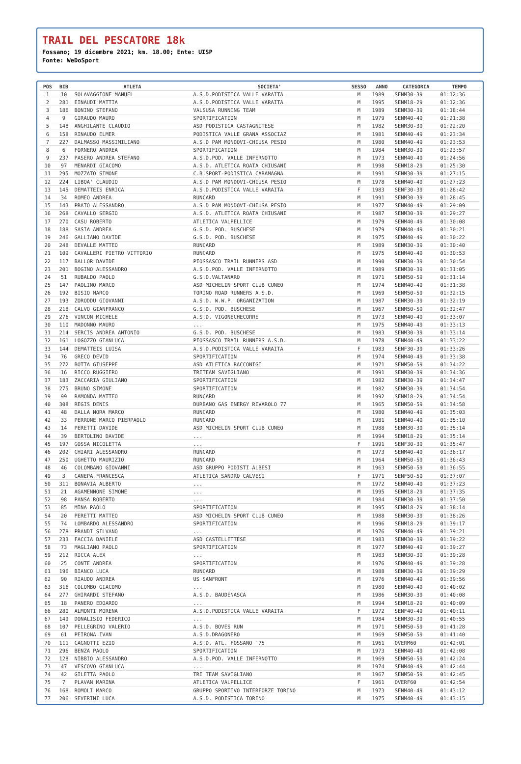TRAIL DEL PESCATORE 18k
Fossano; 19 dicembre 2021; km. 18.00; Ente: UISP
Fonte: WeDoSport
| POS | BIB | ATLETA | SOCIETA' | SESSO | ANNO | CATEGORIA | TEMPO |
| --- | --- | --- | --- | --- | --- | --- | --- |
| 1 | 10 | SOLAVAGGIONE MANUEL | A.S.D.PODISTICA VALLE VARAITA | M | 1989 | SENM30-39 | 01:12:36 |
| 2 | 281 | EINAUDI MATTIA | A.S.D.PODISTICA VALLE VARAITA | M | 1995 | SENM18-29 | 01:12:36 |
| 3 | 186 | BONINO STEFANO | VALSUSA RUNNING TEAM | M | 1989 | SENM30-39 | 01:18:44 |
| 4 | 9 | GIRAUDO MAURO | SPORTIFICATION | M | 1979 | SENM40-49 | 01:21:38 |
| 5 | 148 | ANGHILANTE CLAUDIO | ASD PODISTICA CASTAGNITESE | M | 1982 | SENM30-39 | 01:22:20 |
| 6 | 158 | RINAUDO ELMER | PODISTICA VALLE GRANA ASSOCIAZ | M | 1981 | SENM40-49 | 01:23:34 |
| 7 | 227 | DALMASSO MASSIMILIANO | A.S.D PAM MONDOVI-CHIUSA PESIO | M | 1980 | SENM40-49 | 01:23:53 |
| 8 | 6 | FORNERO ANDREA | SPORTIFICATION | M | 1984 | SENM30-39 | 01:23:57 |
| 9 | 237 | PASERO ANDREA STEFANO | A.S.D.POD. VALLE INFERNOTTO | M | 1973 | SENM40-49 | 01:24:56 |
| 10 | 97 | MENARDI GIACOMO | A.S.D. ATLETICA ROATA CHIUSANI | M | 1998 | SENM18-29 | 01:25:30 |
| 11 | 295 | MOZZATO SIMONE | C.B.SPORT-PODISTICA CARAMAGNA | M | 1991 | SENM30-39 | 01:27:15 |
| 12 | 224 | LIBOA' CLAUDIO | A.S.D PAM MONDOVI-CHIUSA PESIO | M | 1978 | SENM40-49 | 01:27:23 |
| 13 | 145 | DEMATTEIS ENRICA | A.S.D.PODISTICA VALLE VARAITA | F | 1983 | SENF30-39 | 01:28:42 |
| 14 | 34 | ROMEO ANDREA | RUNCARD | M | 1991 | SENM30-39 | 01:28:45 |
| 15 | 143 | PRATO ALESSANDRO | A.S.D PAM MONDOVI-CHIUSA PESIO | M | 1977 | SENM40-49 | 01:29:09 |
| 16 | 268 | CAVALLO SERGIO | A.S.D. ATLETICA ROATA CHIUSANI | M | 1987 | SENM30-39 | 01:29:27 |
| 17 | 270 | CASU ROBERTO | ATLETICA VALPELLICE | M | 1979 | SENM40-49 | 01:30:08 |
| 18 | 188 | SASIA ANDREA | G.S.D. POD. BUSCHESE | M | 1979 | SENM40-49 | 01:30:21 |
| 19 | 246 | GALLIANO DAVIDE | G.S.D. POD. BUSCHESE | M | 1975 | SENM40-49 | 01:30:22 |
| 20 | 248 | DEVALLE MATTEO | RUNCARD | M | 1989 | SENM30-39 | 01:30:40 |
| 21 | 109 | CAVALLERI PIETRO VITTORIO | RUNCARD | M | 1975 | SENM40-49 | 01:30:53 |
| 22 | 117 | BALLOR DAVIDE | PIOSSASCO TRAIL RUNNERS ASD | M | 1990 | SENM30-39 | 01:30:54 |
| 23 | 201 | BOGINO ALESSANDRO | A.S.D.POD. VALLE INFERNOTTO | M | 1989 | SENM30-39 | 01:31:05 |
| 24 | 51 | RUBALDO PAOLO | G.S.D.VALTANARO | M | 1971 | SENM50-59 | 01:31:14 |
| 25 | 147 | PAOLINO MARCO | ASD MICHELIN SPORT CLUB CUNEO | M | 1974 | SENM40-49 | 01:31:38 |
| 26 | 192 | BISIO MARCO | TORINO ROAD RUNNERS A.S.D. | M | 1969 | SENM50-59 | 01:32:15 |
| 27 | 193 | ZORODDU GIOVANNI | A.S.D. W.W.P. ORGANIZATION | M | 1987 | SENM30-39 | 01:32:19 |
| 28 | 218 | CALVO GIANFRANCO | G.S.D. POD. BUSCHESE | M | 1967 | SENM50-59 | 01:32:47 |
| 29 | 276 | VINCON MICHELE | A.S.D. VIGONECHECORRE | M | 1973 | SENM40-49 | 01:33:07 |
| 30 | 110 | MADONNO MAURO | ... | M | 1975 | SENM40-49 | 01:33:13 |
| 31 | 214 | SERCIS ANDREA ANTONIO | G.S.D. POD. BUSCHESE | M | 1983 | SENM30-39 | 01:33:14 |
| 32 | 161 | LOGOZZO GIANLUCA | PIOSSASCO TRAIL RUNNERS A.S.D. | M | 1978 | SENM40-49 | 01:33:22 |
| 33 | 144 | DEMATTEIS LUISA | A.S.D.PODISTICA VALLE VARAITA | F | 1983 | SENF30-39 | 01:33:26 |
| 34 | 76 | GRECO DEVID | SPORTIFICATION | M | 1974 | SENM40-49 | 01:33:38 |
| 35 | 272 | BOTTA GIUSEPPE | ASD ATLETICA RACCONIGI | M | 1971 | SENM50-59 | 01:34:22 |
| 36 | 16 | RICCO RUGGIERO | TRITEAM SAVIGLIANO | M | 1991 | SENM30-39 | 01:34:36 |
| 37 | 183 | ZACCARIA GIULIANO | SPORTIFICATION | M | 1982 | SENM30-39 | 01:34:47 |
| 38 | 275 | BRUNO SIMONE | SPORTIFICATION | M | 1982 | SENM30-39 | 01:34:54 |
| 39 | 99 | RAMONDA MATTEO | RUNCARD | M | 1992 | SENM18-29 | 01:34:54 |
| 40 | 308 | REGIS DENIS | DURBANO GAS ENERGY RIVAROLO 77 | M | 1965 | SENM50-59 | 01:34:58 |
| 41 | 48 | DALLA NORA MARCO | RUNCARD | M | 1980 | SENM40-49 | 01:35:03 |
| 42 | 33 | PERRONE MARCO PIERPAOLO | RUNCARD | M | 1981 | SENM40-49 | 01:35:10 |
| 43 | 14 | PERETTI DAVIDE | ASD MICHELIN SPORT CLUB CUNEO | M | 1988 | SENM30-39 | 01:35:14 |
| 44 | 39 | BERTOLINO DAVIDE | ... | M | 1994 | SENM18-29 | 01:35:14 |
| 45 | 197 | GOSSA NICOLETTA | ... | F | 1991 | SENF30-39 | 01:35:47 |
| 46 | 202 | CHIARI ALESSANDRO | RUNCARD | M | 1973 | SENM40-49 | 01:36:17 |
| 47 | 250 | UGHETTO MAURIZIO | RUNCARD | M | 1964 | SENM50-59 | 01:36:43 |
| 48 | 46 | COLOMBANO GIOVANNI | ASD GRUPPO PODISTI ALBESI | M | 1963 | SENM50-59 | 01:36:55 |
| 49 | 3 | CANEPA FRANCESCA | ATLETICA SANDRO CALVESI | F | 1971 | SENF50-59 | 01:37:07 |
| 50 | 311 | BONAVIA ALBERTO | ... | M | 1972 | SENM40-49 | 01:37:23 |
| 51 | 21 | AGAMENNONE SIMONE | ... | M | 1995 | SENM18-29 | 01:37:35 |
| 52 | 98 | PANSA ROBERTO | ... | M | 1984 | SENM30-39 | 01:37:50 |
| 53 | 85 | MINA PAOLO | SPORTIFICATION | M | 1995 | SENM18-29 | 01:38:14 |
| 54 | 20 | PERETTI MATTEO | ASD MICHELIN SPORT CLUB CUNEO | M | 1988 | SENM30-39 | 01:38:26 |
| 55 | 74 | LOMBARDO ALESSANDRO | SPORTIFICATION | M | 1996 | SENM18-29 | 01:39:17 |
| 56 | 278 | PRANDI SILVANO | ... | M | 1976 | SENM40-49 | 01:39:21 |
| 57 | 233 | FACCIA DANIELE | ASD CASTELLETTESE | M | 1983 | SENM30-39 | 01:39:22 |
| 58 | 73 | MAGLIANO PAOLO | SPORTIFICATION | M | 1977 | SENM40-49 | 01:39:27 |
| 59 | 212 | RICCA ALEX | ... | M | 1983 | SENM30-39 | 01:39:28 |
| 60 | 25 | CONTE ANDREA | SPORTIFICATION | M | 1976 | SENM40-49 | 01:39:28 |
| 61 | 196 | BIANCO LUCA | RUNCARD | M | 1988 | SENM30-39 | 01:39:29 |
| 62 | 90 | RIAUDO ANDREA | US SANFRONT | M | 1976 | SENM40-49 | 01:39:56 |
| 63 | 316 | COLOMBO GIACOMO | ... | M | 1980 | SENM40-49 | 01:40:02 |
| 64 | 277 | GHIRARDI STEFANO | A.S.D. BAUDENASCA | M | 1986 | SENM30-39 | 01:40:08 |
| 65 | 18 | PANERO EDOARDO | ... | M | 1994 | SENM18-29 | 01:40:09 |
| 66 | 280 | ALMONTI MORENA | A.S.D.PODISTICA VALLE VARAITA | F | 1972 | SENF40-49 | 01:40:11 |
| 67 | 149 | DONALISIO FEDERICO | ... | M | 1984 | SENM30-39 | 01:40:55 |
| 68 | 107 | PELLEGRINO VALERIO | A.S.D. BOVES RUN | M | 1971 | SENM50-59 | 01:41:28 |
| 69 | 61 | PEIRONA IVAN | A.S.D.DRAGONERO | M | 1969 | SENM50-59 | 01:41:40 |
| 70 | 111 | CAGNOTTI EZIO | A.S.D. ATL. FOSSANO '75 | M | 1961 | OVERM60 | 01:42:01 |
| 71 | 296 | BENZA PAOLO | SPORTIFICATION | M | 1973 | SENM40-49 | 01:42:08 |
| 72 | 128 | NIBBIO ALESSANDRO | A.S.D.POD. VALLE INFERNOTTO | M | 1969 | SENM50-59 | 01:42:24 |
| 73 | 47 | VESCOVO GIANLUCA | ... | M | 1974 | SENM40-49 | 01:42:44 |
| 74 | 42 | GILETTA PAOLO | TRI TEAM SAVIGLIANO | M | 1967 | SENM50-59 | 01:42:45 |
| 75 | 7 | PLAVAN MARINA | ATLETICA VALPELLICE | F | 1961 | OVERF60 | 01:42:54 |
| 76 | 168 | ROMOLI MARCO | GRUPPO SPORTIVO INTERFORZE TORINO | M | 1973 | SENM40-49 | 01:43:12 |
| 77 | 206 | SEVERINI LUCA | A.S.D. PODISTICA TORINO | M | 1975 | SENM40-49 | 01:43:15 |